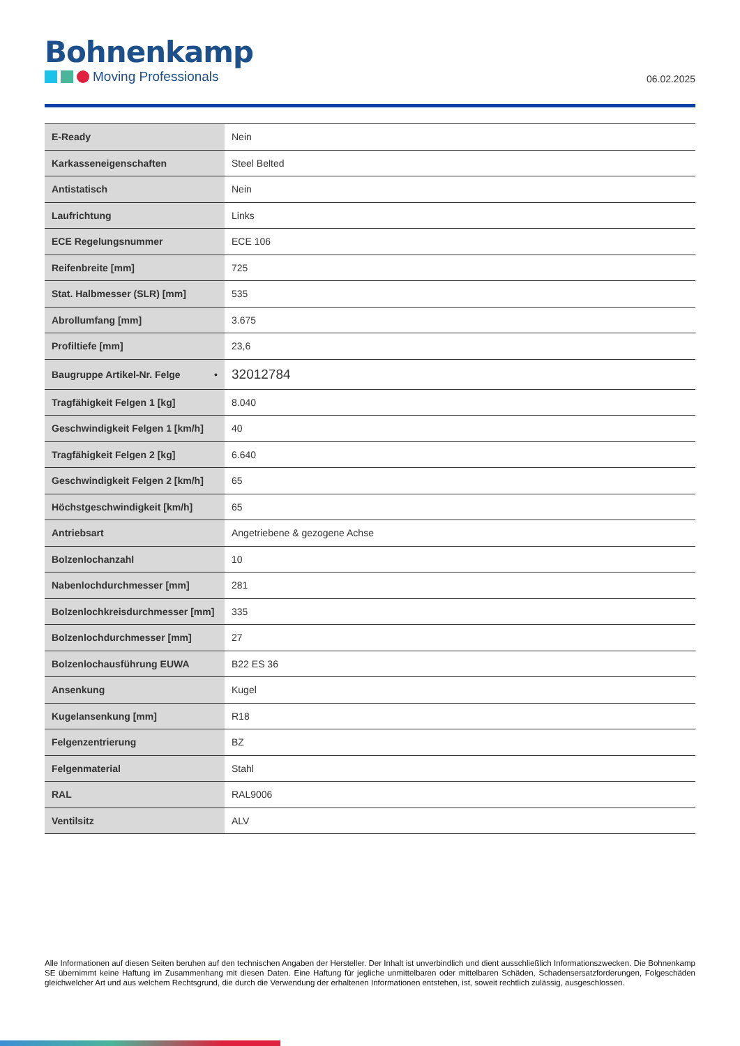Bohnenkamp
Moving Professionals
06.02.2025
| E-Ready | Nein |
| Karkasseneigenschaften | Steel Belted |
| Antistatisch | Nein |
| Laufrichtung | Links |
| ECE Regelungsnummer | ECE 106 |
| Reifenbreite [mm] | 725 |
| Stat. Halbmesser (SLR) [mm] | 535 |
| Abrollumfang [mm] | 3.675 |
| Profiltiefe [mm] | 23,6 |
| Baugruppe Artikel-Nr. Felge • | 32012784 |
| Tragfähigkeit Felgen 1 [kg] | 8.040 |
| Geschwindigkeit Felgen 1 [km/h] | 40 |
| Tragfähigkeit Felgen 2 [kg] | 6.640 |
| Geschwindigkeit Felgen 2 [km/h] | 65 |
| Höchstgeschwindigkeit [km/h] | 65 |
| Antriebsart | Angetriebene & gezogene Achse |
| Bolzenlochanzahl | 10 |
| Nabenlochdurchmesser [mm] | 281 |
| Bolzenlochkreisdurchmesser [mm] | 335 |
| Bolzenlochdurchmesser [mm] | 27 |
| Bolzenlochausführung EUWA | B22 ES 36 |
| Ansenkung | Kugel |
| Kugelansenkung [mm] | R18 |
| Felgenzentrierung | BZ |
| Felgenmaterial | Stahl |
| RAL | RAL9006 |
| Ventilsitz | ALV |
Alle Informationen auf diesen Seiten beruhen auf den technischen Angaben der Hersteller. Der Inhalt ist unverbindlich und dient ausschließlich Informationszwecken. Die Bohnenkamp SE übernimmt keine Haftung im Zusammenhang mit diesen Daten. Eine Haftung für jegliche unmittelbaren oder mittelbaren Schäden, Schadensersatzforderungen, Folgeschäden gleichwelcher Art und aus welchem Rechtsgrund, die durch die Verwendung der erhaltenen Informationen entstehen, ist, soweit rechtlich zulässig, ausgeschlossen.